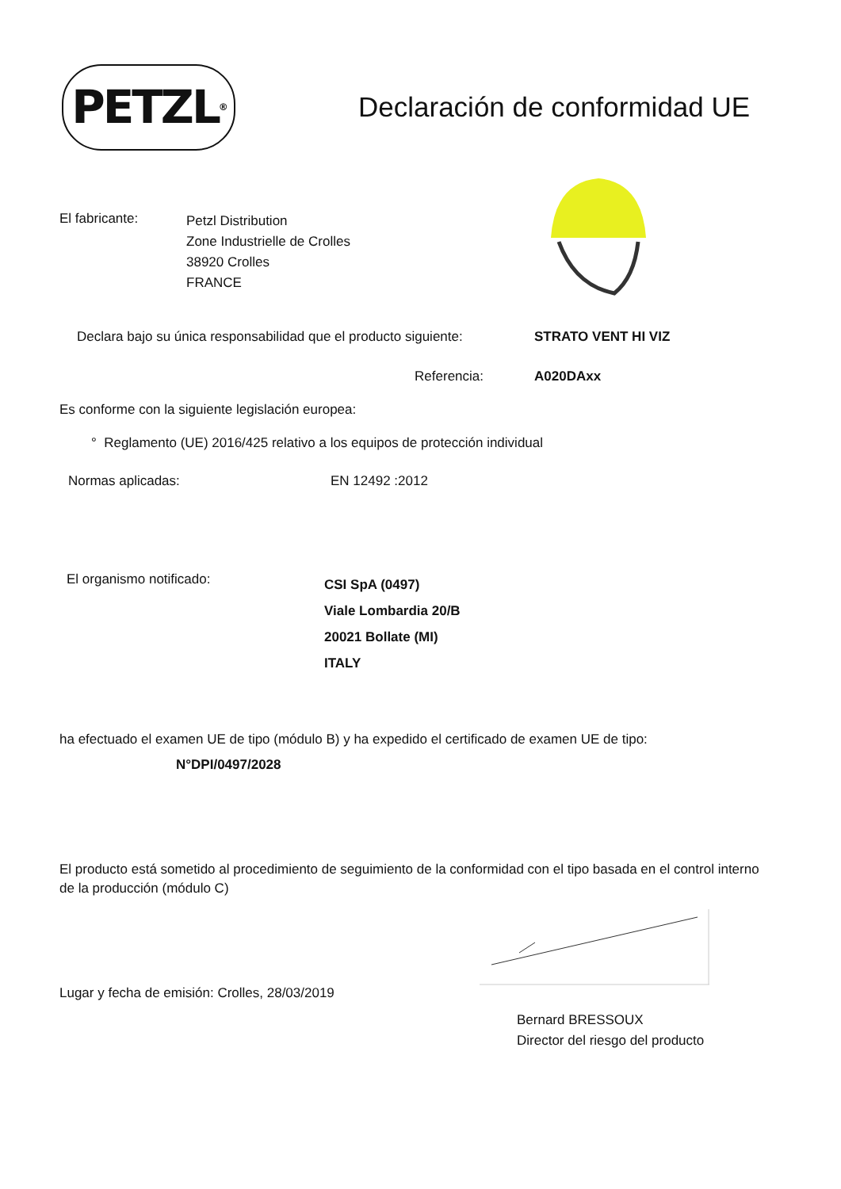PETZL<sup>®</sup>
Declaración de conformidad UE
El fabricante:
Petzl Distribution
Zone Industrielle de Crolles
38920 Crolles
FRANCE
Declara bajo su única responsabilidad que el producto siguiente:
STRATO VENT HI VIZ
Referencia: A020DAxx
Es conforme con la siguiente legislación europea:
° Reglamento (UE) 2016/425 relativo a los equipos de protección individual
Normas aplicadas: EN 12492 :2012
El organismo notificado:
CSI SpA (0497)
Viale Lombardia 20/B
20021 Bollate (MI)
ITALY
ha efectuado el examen UE de tipo (módulo B) y ha expedido el certificado de examen UE de tipo:
N°DPI/0497/2028
El producto está sometido al procedimiento de seguimiento de la conformidad con el tipo basada en el control interno de la producción (módulo C)
Lugar y fecha de emisión: Crolles, 28/03/2019
Bernard BRESSOUX
Director del riesgo del producto